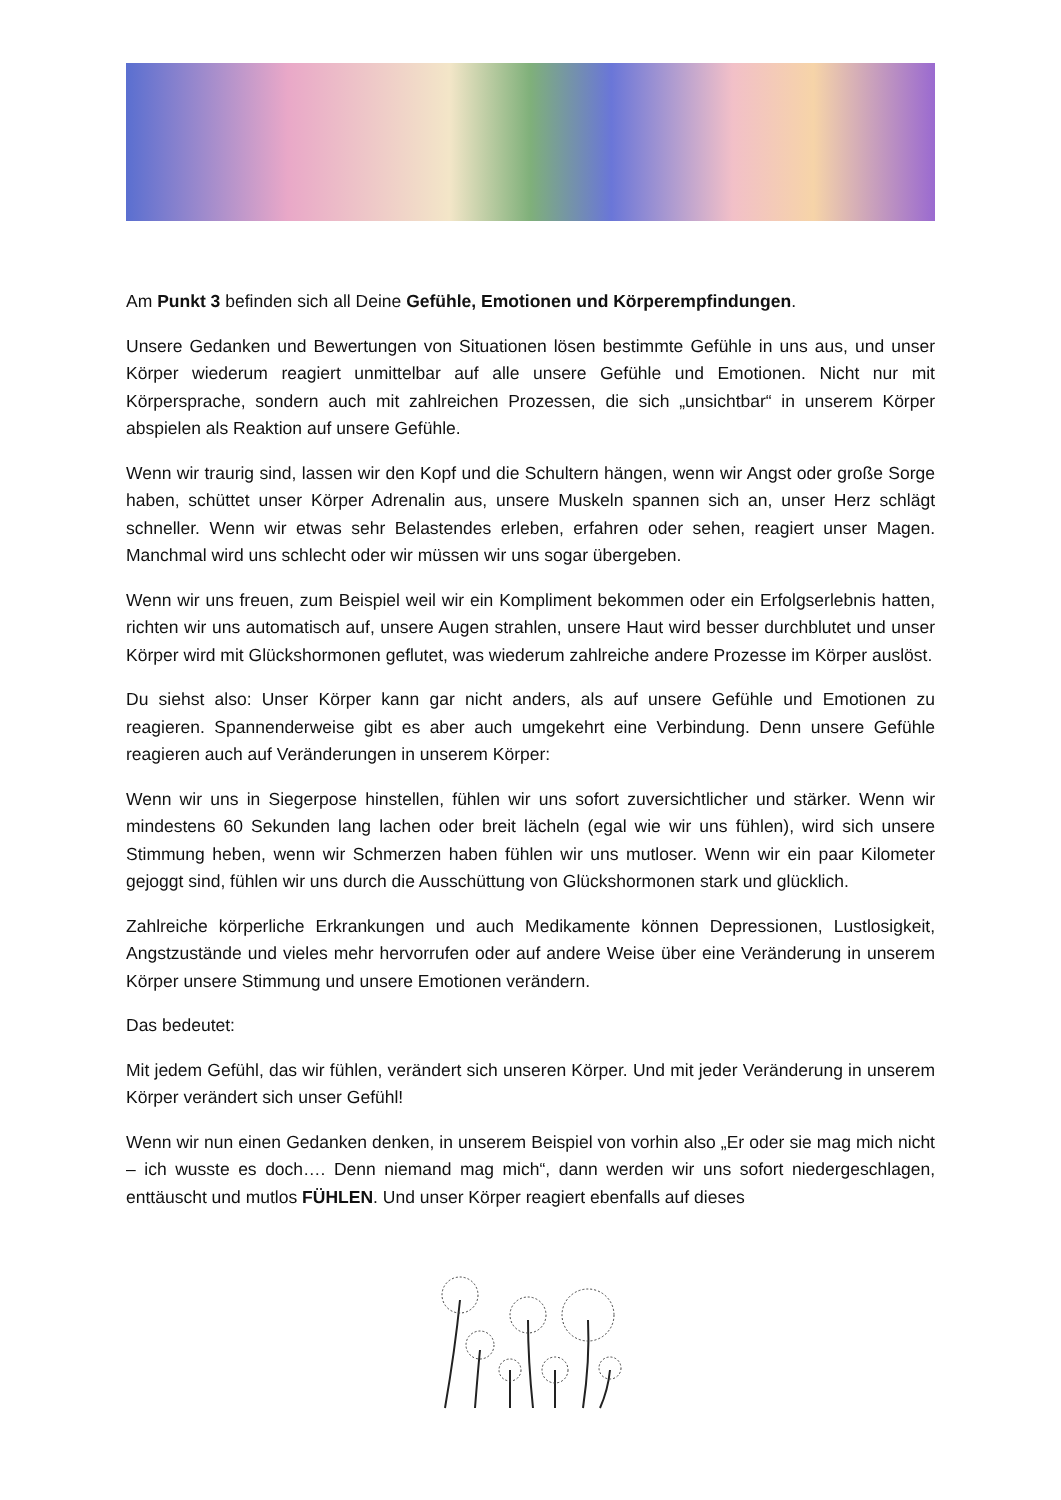Am Punkt 3 befinden sich all Deine Gefühle, Emotionen und Körperempfindungen.
Unsere Gedanken und Bewertungen von Situationen lösen bestimmte Gefühle in uns aus, und unser Körper wiederum reagiert unmittelbar auf alle unsere Gefühle und Emotionen. Nicht nur mit Körpersprache, sondern auch mit zahlreichen Prozessen, die sich „unsichtbar“ in unserem Körper abspielen als Reaktion auf unsere Gefühle.
Wenn wir traurig sind, lassen wir den Kopf und die Schultern hängen, wenn wir Angst oder große Sorge haben, schüttet unser Körper Adrenalin aus, unsere Muskeln spannen sich an, unser Herz schlägt schneller. Wenn wir etwas sehr Belastendes erleben, erfahren oder sehen, reagiert unser Magen. Manchmal wird uns schlecht oder wir müssen wir uns sogar übergeben.
Wenn wir uns freuen, zum Beispiel weil wir ein Kompliment bekommen oder ein Erfolgserlebnis hatten, richten wir uns automatisch auf, unsere Augen strahlen, unsere Haut wird besser durchblutet und unser Körper wird mit Glückshormonen geflutet, was wiederum zahlreiche andere Prozesse im Körper auslöst.
Du siehst also: Unser Körper kann gar nicht anders, als auf unsere Gefühle und Emotionen zu reagieren. Spannenderweise gibt es aber auch umgekehrt eine Verbindung. Denn unsere Gefühle reagieren auch auf Veränderungen in unserem Körper:
Wenn wir uns in Siegerpose hinstellen, fühlen wir uns sofort zuversichtlicher und stärker. Wenn wir mindestens 60 Sekunden lang lachen oder breit lächeln (egal wie wir uns fühlen), wird sich unsere Stimmung heben, wenn wir Schmerzen haben fühlen wir uns mutloser. Wenn wir ein paar Kilometer gejoggt sind, fühlen wir uns durch die Ausschüttung von Glückshormonen stark und glücklich.
Zahlreiche körperliche Erkrankungen und auch Medikamente können Depressionen, Lustlosigkeit, Angstzustände und vieles mehr hervorrufen oder auf andere Weise über eine Veränderung in unserem Körper unsere Stimmung und unsere Emotionen verändern.
Das bedeutet:
Mit jedem Gefühl, das wir fühlen, verändert sich unseren Körper. Und mit jeder Veränderung in unserem Körper verändert sich unser Gefühl!
Wenn wir nun einen Gedanken denken, in unserem Beispiel von vorhin also „Er oder sie mag mich nicht – ich wusste es doch…. Denn niemand mag mich“, dann werden wir uns sofort niedergeschlagen, enttäuscht und mutlos FÜHLEN. Und unser Körper reagiert ebenfalls auf dieses